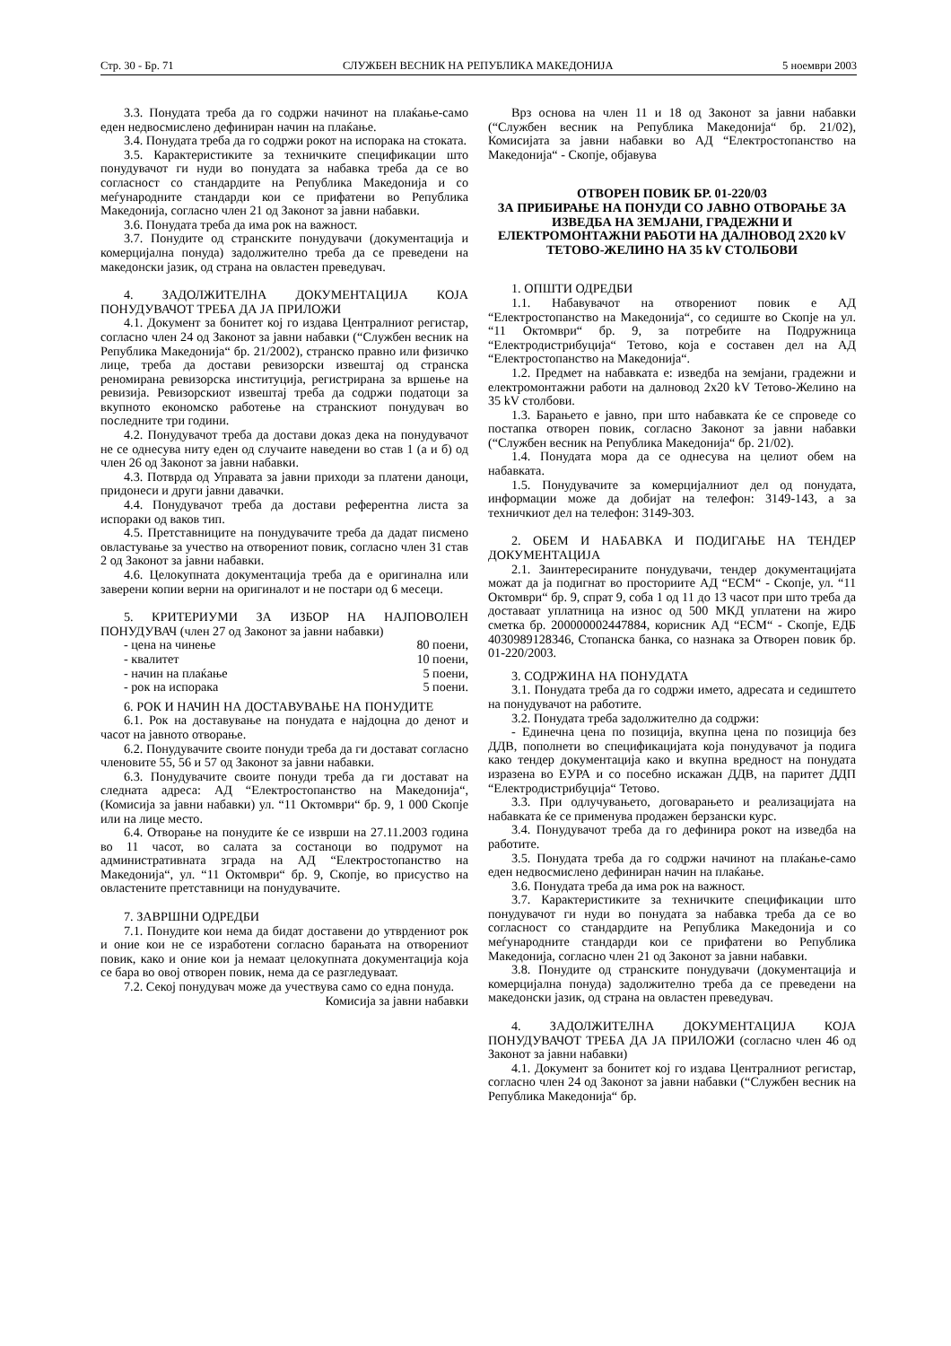Стр. 30 - Бр. 71 СЛУЖБЕН ВЕСНИК НА РЕПУБЛИКА МАКЕДОНИЈА 5 ноември 2003
3.3. Понудата треба да го содржи начинот на плаќање-само еден недвосмислено дефиниран начин на плаќање.
3.4. Понудата треба да го содржи рокот на испорака на стоката.
3.5. Карактеристиките за техничките спецификации што понудувачот ги нуди во понудата за набавка треба да се во согласност со стандардите на Република Македонија и со меѓународните стандарди кои се прифатени во Република Македонија, согласно член 21 од Законот за јавни набавки.
3.6. Понудата треба да има рок на важност.
3.7. Понудите од странските понудувачи (документација и комерцијална понуда) задолжително треба да се преведени на македонски јазик, од страна на овластен преведувач.
4. ЗАДОЛЖИТЕЛНА ДОКУМЕНТАЦИЈА КОЈА ПОНУДУВАЧОТ ТРЕБА ДА ЈА ПРИЛОЖИ
4.1. Документ за бонитет кој го издава Централниот регистар, согласно член 24 од Законот за јавни набавки (“Службен весник на Република Македонија“ бр. 21/2002), странско правно или физичко лице, треба да достави ревизорски извештај од странска реномирана ревизорска институција, регистрирана за вршење на ревизија. Ревизорскиот извештај треба да содржи податоци за вкупното економско работење на странскиот понудувач во последните три години.
4.2. Понудувачот треба да достави доказ дека на понудувачот не се однесува ниту еден од случаите наведени во став 1 (а и б) од член 26 од Законот за јавни набавки.
4.3. Потврда од Управата за јавни приходи за платени даноци, придонеси и други јавни давачки.
4.4. Понудувачот треба да достави референтна листа за испораки од ваков тип.
4.5. Претставниците на понудувачите треба да дадат писмено овластување за учество на отворениот повик, согласно член 31 став 2 од Законот за јавни набавки.
4.6. Целокупната документација треба да е оригинална или заверени копии верни на оригиналот и не постари од 6 месеци.
5. КРИТЕРИУМИ ЗА ИЗБОР НА НАЈПОВОЛЕН ПОНУДУВАЧ (член 27 од Законот за јавни набавки)
- цена на чинење 80 поени,
- квалитет 10 поени,
- начин на плаќање 5 поени,
- рок на испорака 5 поени.
6. РОК И НАЧИН НА ДОСТАВУВАЊЕ НА ПОНУДИТЕ
6.1. Рок на доставување на понудата е најдоцна до денот и часот на јавното отворање.
6.2. Понудувачите своите понуди треба да ги достават согласно членовите 55, 56 и 57 од Законот за јавни набавки.
6.3. Понудувачите своите понуди треба да ги достават на следната адреса: АД “Електростопанство на Македонија“, (Комисија за јавни набавки) ул. “11 Октомври“ бр. 9, 1 000 Скопје или на лице место.
6.4. Отворање на понудите ќе се изврши на 27.11.2003 година во 11 часот, во салата за состаноци во подрумот на административната зграда на АД “Електростопанство на Македонија“, ул. “11 Октомври“ бр. 9, Скопје, во присуство на овластените претставници на понудувачите.
7. ЗАВРШНИ ОДРЕДБИ
7.1. Понудите кои нема да бидат доставени до утврдениот рок и оние кои не се изработени согласно барањата на отворениот повик, како и оние кои ја немаат целокупната документација која се бара во овој отворен повик, нема да се разгледуваат.
7.2. Секој понудувач може да учествува само со една понуда.
Комисија за јавни набавки
Врз основа на член 11 и 18 од Законот за јавни набавки (“Службен весник на Република Македонија“ бр. 21/02), Комисијата за јавни набавки во АД “Електростопанство на Македонија“ - Скопје, објавува
ОТВОРЕН ПОВИК БР. 01-220/03
ЗА ПРИБИРАЊЕ НА ПОНУДИ СО ЈАВНО ОТВОРАЊЕ ЗА ИЗВЕДБА НА ЗЕМЈАНИ, ГРАДЕЖНИ И ЕЛЕКТРОМОНТАЖНИ РАБОТИ НА ДАЛНОВОД 2Х20 kV ТЕТОВО-ЖЕЛИНО НА 35 kV СТОЛБОВИ
1. ОПШТИ ОДРЕДБИ
1.1. Набавувачот на отворениот повик е АД “Електростопанство на Македонија“, со седиште во Скопје на ул. “11 Октомври“ бр. 9, за потребите на Подружница “Електродистрибуција“ Тетово, која е составен дел на АД “Електростопанство на Македонија“.
1.2. Предмет на набавката е: изведба на земјани, градежни и електромонтажни работи на далновод 2х20 kV Тетово-Желино на 35 kV столбови.
1.3. Барањето е јавно, при што набавката ќе се спроведе со постапка отворен повик, согласно Законот за јавни набавки (“Службен весник на Република Македонија“ бр. 21/02).
1.4. Понудата мора да се однесува на целиот обем на набавката.
1.5. Понудувачите за комерцијалниот дел од понудата, информации може да добијат на телефон: 3149-143, а за техничкиот дел на телефон: 3149-303.
2. ОБЕМ И НАБАВКА И ПОДИГАЊЕ НА ТЕНДЕР ДОКУМЕНТАЦИЈА
2.1. Заинтересираните понудувачи, тендер документацијата можат да ја подигнат во просториите АД “ЕСМ“ - Скопје, ул. “11 Октомври“ бр. 9, спрат 9, соба 1 од 11 до 13 часот при што треба да доставаат уплатница на износ од 500 МКД уплатени на жиро сметка бр. 200000002447884, корисник АД “ЕСМ“ - Скопје, ЕДБ 4030989128346, Стопанска банка, со назнака за Отворен повик бр. 01-220/2003.
3. СОДРЖИНА НА ПОНУДАТА
3.1. Понудата треба да го содржи името, адресата и седиштето на понудувачот на работите.
3.2. Понудата треба задолжително да содржи:
- Единечна цена по позиција, вкупна цена по позиција без ДДВ, пополнети во спецификацијата која понудувачот ја подига како тендер документација како и вкупна вредност на понудата изразена во ЕУРА и со посебно искажан ДДВ, на паритет ДДП “Електродистрибуција“ Тетово.
3.3. При одлучувањето, договарањето и реализацијата на набавката ќе се применува продажен берзански курс.
3.4. Понудувачот треба да го дефинира рокот на изведба на работите.
3.5. Понудата треба да го содржи начинот на плаќање-само еден недвосмислено дефиниран начин на плаќање.
3.6. Понудата треба да има рок на важност.
3.7. Карактеристиките за техничките спецификации што понудувачот ги нуди во понудата за набавка треба да се во согласност со стандардите на Република Македонија и со меѓународните стандарди кои се прифатени во Република Македонија, согласно член 21 од Законот за јавни набавки.
3.8. Понудите од странските понудувачи (документација и комерцијална понуда) задолжително треба да се преведени на македонски јазик, од страна на овластен преведувач.
4. ЗАДОЛЖИТЕЛНА ДОКУМЕНТАЦИЈА КОЈА ПОНУДУВАЧОТ ТРЕБА ДА ЈА ПРИЛОЖИ (согласно член 46 од Законот за јавни набавки)
4.1. Документ за бонитет кој го издава Централниот регистар, согласно член 24 од Законот за јавни набавки (“Службен весник на Република Македонија“ бр.